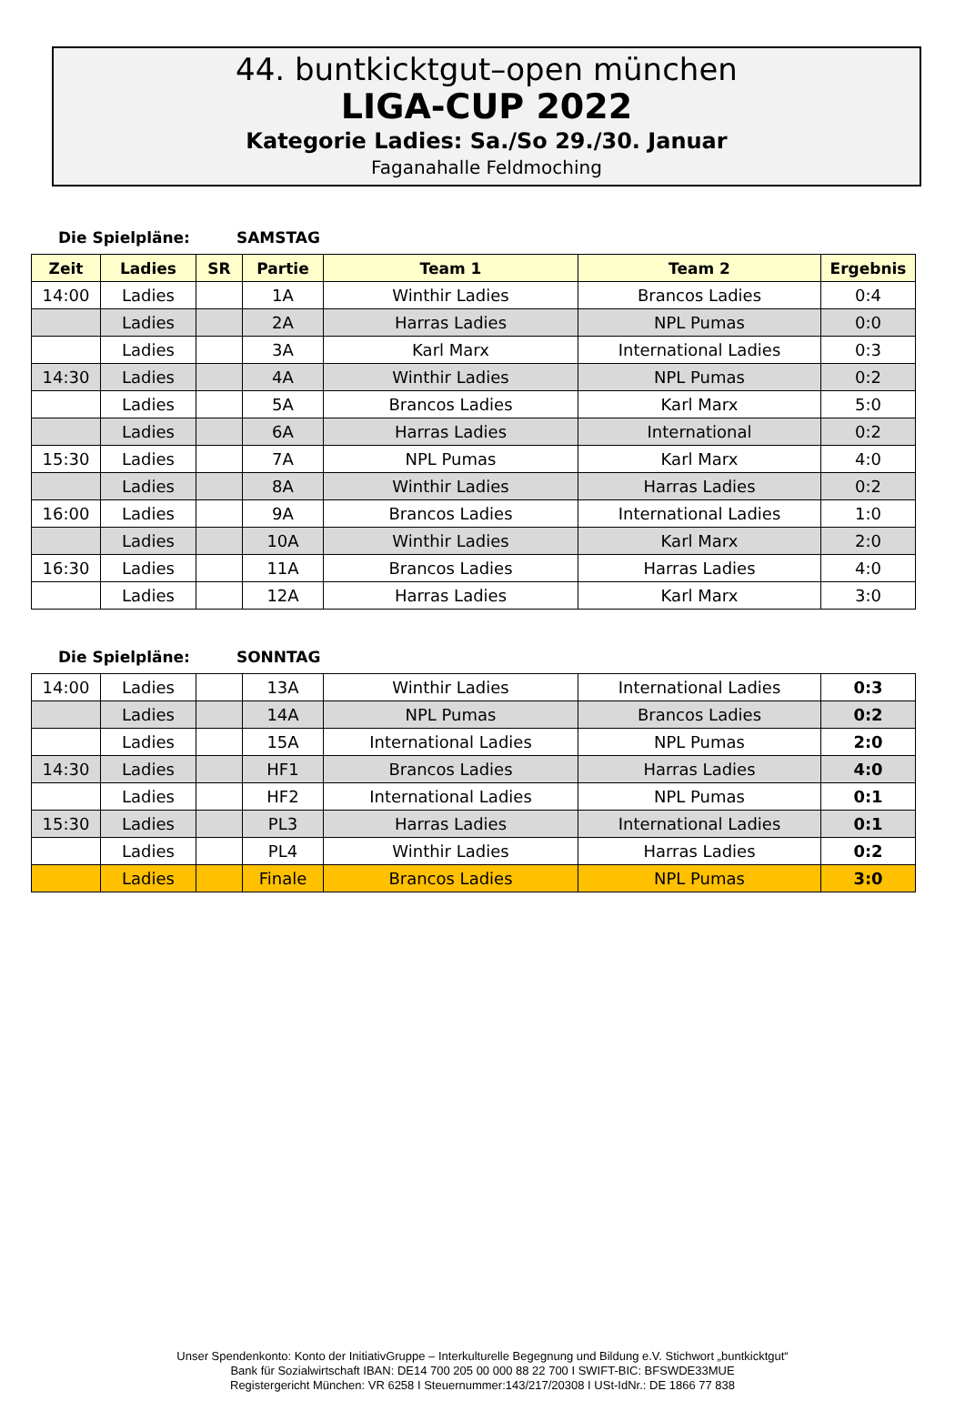44. buntkicktgut–open münchen
LIGA-CUP 2022
Kategorie Ladies: Sa./So 29./30. Januar
Faganahalle Feldmoching
Die Spielpläne: SAMSTAG
| Zeit | Ladies | SR | Partie | Team 1 | Team 2 | Ergebnis |
| --- | --- | --- | --- | --- | --- | --- |
| 14:00 | Ladies | | 1A | Winthir Ladies | Brancos Ladies | 0:4 |
| | Ladies | | 2A | Harras Ladies | NPL Pumas | 0:0 |
| | Ladies | | 3A | Karl Marx | International Ladies | 0:3 |
| 14:30 | Ladies | | 4A | Winthir Ladies | NPL Pumas | 0:2 |
| | Ladies | | 5A | Brancos Ladies | Karl Marx | 5:0 |
| | Ladies | | 6A | Harras Ladies | International | 0:2 |
| 15:30 | Ladies | | 7A | NPL Pumas | Karl Marx | 4:0 |
| | Ladies | | 8A | Winthir Ladies | Harras Ladies | 0:2 |
| 16:00 | Ladies | | 9A | Brancos Ladies | International Ladies | 1:0 |
| | Ladies | | 10A | Winthir Ladies | Karl Marx | 2:0 |
| 16:30 | Ladies | | 11A | Brancos Ladies | Harras Ladies | 4:0 |
| | Ladies | | 12A | Harras Ladies | Karl Marx | 3:0 |
Die Spielpläne: SONNTAG
| 14:00 | Ladies | | 13A | Winthir Ladies | International Ladies | 0:3 |
| | Ladies | | 14A | NPL Pumas | Brancos Ladies | 0:2 |
| | Ladies | | 15A | International Ladies | NPL Pumas | 2:0 |
| 14:30 | Ladies | | HF1 | Brancos Ladies | Harras Ladies | 4:0 |
| | Ladies | | HF2 | International Ladies | NPL Pumas | 0:1 |
| 15:30 | Ladies | | PL3 | Harras Ladies | International Ladies | 0:1 |
| | Ladies | | PL4 | Winthir Ladies | Harras Ladies | 0:2 |
| | Ladies | | Finale | Brancos Ladies | NPL Pumas | 3:0 |
Unser Spendenkonto: Konto der InitiativGruppe – Interkulturelle Begegnung und Bildung e.V. Stichwort „buntkicktgut“
Bank für Sozialwirtschaft IBAN: DE14 700 205 00 000 88 22 700 I SWIFT-BIC: BFSWDE33MUE
Registergericht München: VR 6258 I Steuernummer:143/217/20308 I USt-IdNr.: DE 1866 77 838